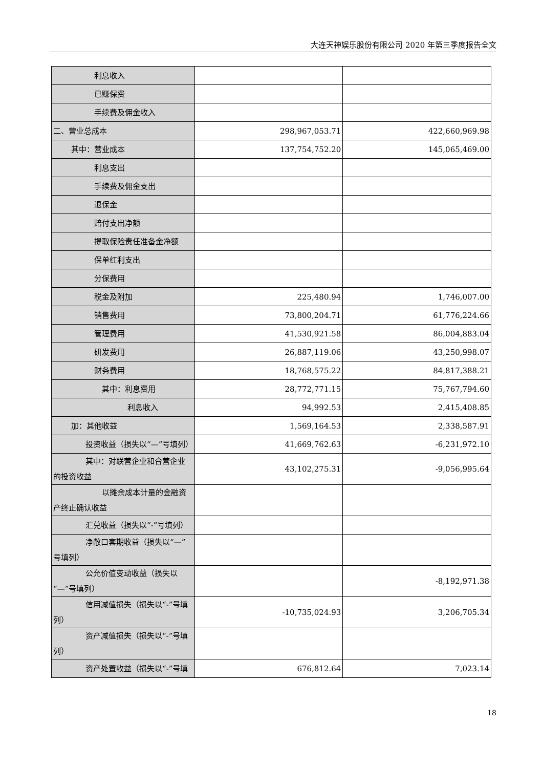大连天神娱乐股份有限公司 2020 年第三季度报告全文
| 利息收入 | | |
| 已赚保费 | | |
| 手续费及佣金收入 | | |
| 二、营业总成本 | 298,967,053.71 | 422,660,969.98 |
| 其中：营业成本 | 137,754,752.20 | 145,065,469.00 |
| 利息支出 | | |
| 手续费及佣金支出 | | |
| 退保金 | | |
| 赔付支出净额 | | |
| 提取保险责任准备金净额 | | |
| 保单红利支出 | | |
| 分保费用 | | |
| 税金及附加 | 225,480.94 | 1,746,007.00 |
| 销售费用 | 73,800,204.71 | 61,776,224.66 |
| 管理费用 | 41,530,921.58 | 86,004,883.04 |
| 研发费用 | 26,887,119.06 | 43,250,998.07 |
| 财务费用 | 18,768,575.22 | 84,817,388.21 |
| 其中：利息费用 | 28,772,771.15 | 75,767,794.60 |
| 利息收入 | 94,992.53 | 2,415,408.85 |
| 加：其他收益 | 1,569,164.53 | 2,338,587.91 |
| 投资收益（损失以“—”号填列） | 41,669,762.63 | -6,231,972.10 |
| 其中：对联营企业和合营企业的投资收益 | 43,102,275.31 | -9,056,995.64 |
| 以摊余成本计量的金融资产终止确认收益 | | |
| 汇兑收益（损失以“-”号填列） | | |
| 净敞口套期收益（损失以“—”号填列） | | |
| 公允价值变动收益（损失以“—”号填列） | | -8,192,971.38 |
| 信用减值损失（损失以“-”号填列） | -10,735,024.93 | 3,206,705.34 |
| 资产减值损失（损失以“-”号填列） | | |
| 资产处置收益（损失以“-”号填 | 676,812.64 | 7,023.14 |
18